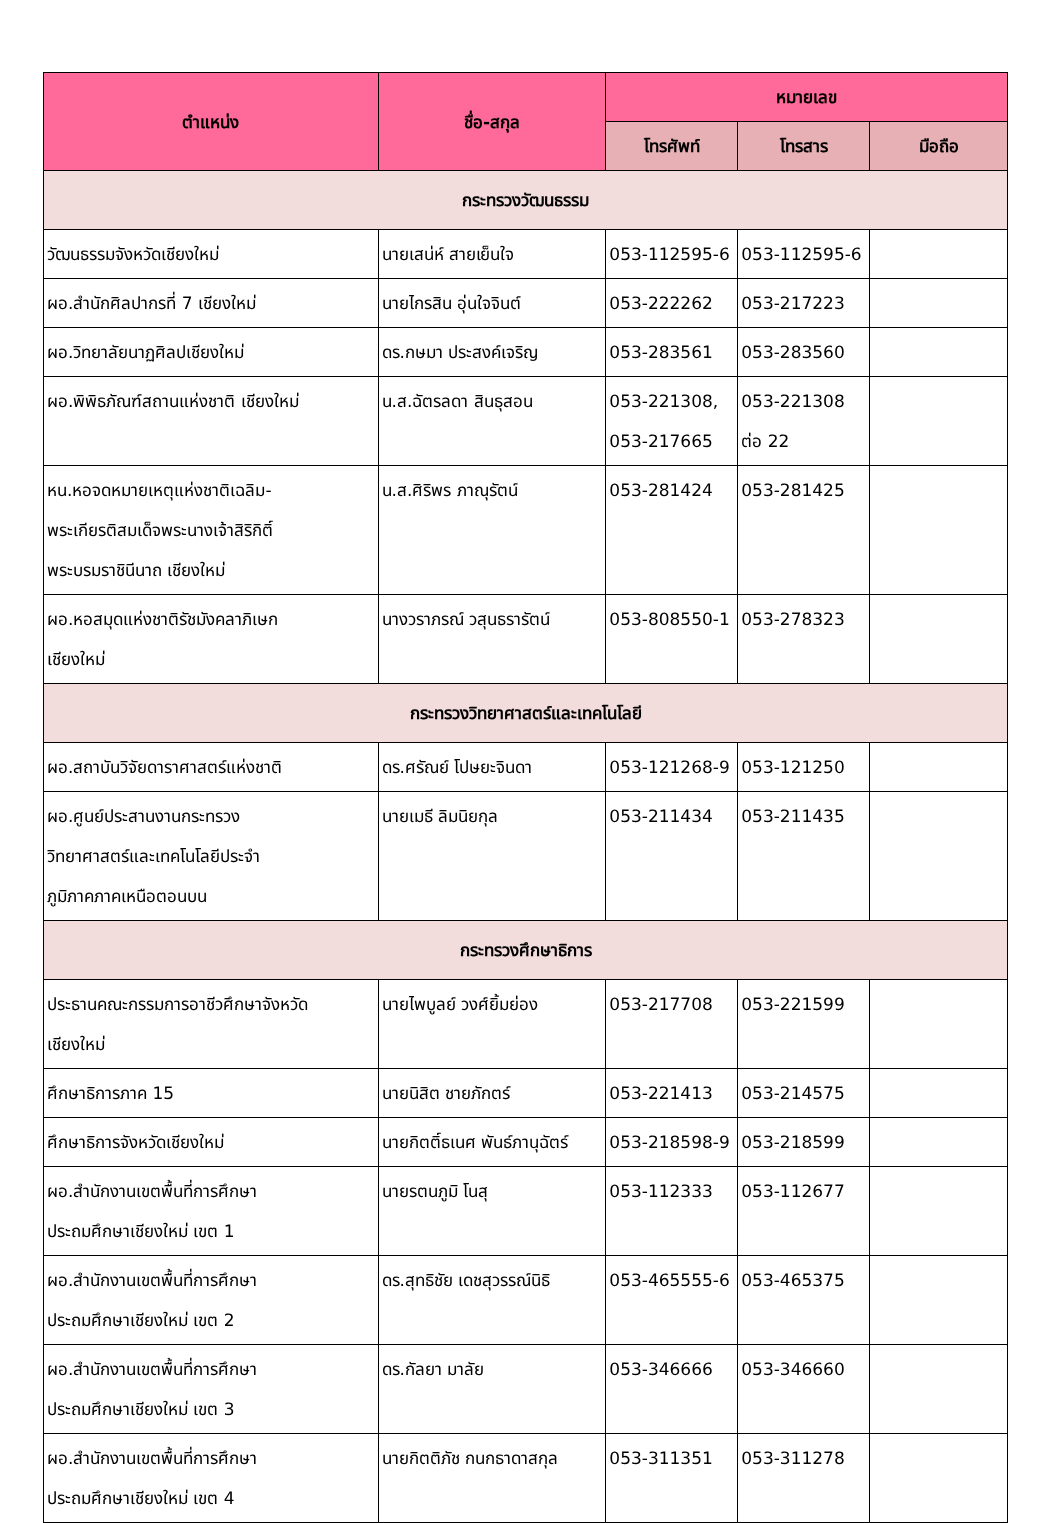| ตำแหน่ง | ชื่อ-สกุล | หมายเลข | | |
| --- | --- | --- | --- | --- |
| | | โทรศัพท์ | โทรสาร | มือถือ |
| กระทรวงวัฒนธรรม | | | | |
| วัฒนธรรมจังหวัดเชียงใหม่ | นายเสน่ห์ สายเย็นใจ | 053-112595-6 | 053-112595-6 | |
| ผอ.สำนักศิลปากรที่ 7 เชียงใหม่ | นายไกรสิน อุ่นใจจินต์ | 053-222262 | 053-217223 | |
| ผอ.วิทยาลัยนาฏศิลปเชียงใหม่ | ดร.กษมา ประสงค์เจริญ | 053-283561 | 053-283560 | |
| ผอ.พิพิธภัณฑ์สถานแห่งชาติ เชียงใหม่ | น.ส.ฉัตรลดา สินธุสอน | 053-221308, 053-217665 | 053-221308 ต่อ 22 | |
| หน.หอจดหมายเหตุแห่งชาติเฉลิม- พระเกียรติสมเด็จพระนางเจ้าสิริกิติ์ พระบรมราชินีนาถ เชียงใหม่ | น.ส.ศิริพร ภาณุรัตน์ | 053-281424 | 053-281425 | |
| ผอ.หอสมุดแห่งชาติรัชมังคลาภิเษก เชียงใหม่ | นางวราภรณ์ วสุนธรารัตน์ | 053-808550-1 | 053-278323 | |
| กระทรวงวิทยาศาสตร์และเทคโนโลยี | | | | |
| ผอ.สถาบันวิจัยดาราศาสตร์แห่งชาติ | ดร.ศรัณย์ โปษยะจินดา | 053-121268-9 | 053-121250 | |
| ผอ.ศูนย์ประสานงานกระทรวง วิทยาศาสตร์และเทคโนโลยีประจำ ภูมิภาคภาคเหนือตอนบน | นายเมธี ลิมนิยกุล | 053-211434 | 053-211435 | |
| กระทรวงศึกษาธิการ | | | | |
| ประธานคณะกรรมการอาชีวศึกษาจังหวัด เชียงใหม่ | นายไพบูลย์ วงศ์ยิ้มย่อง | 053-217708 | 053-221599 | |
| ศึกษาธิการภาค 15 | นายนิสิต ชายภักตร์ | 053-221413 | 053-214575 | |
| ศึกษาธิการจังหวัดเชียงใหม่ | นายกิตติ์ธเนศ พันธ์ภานุฉัตร์ | 053-218598-9 | 053-218599 | |
| ผอ.สำนักงานเขตพื้นที่การศึกษา ประถมศึกษาเชียงใหม่ เขต 1 | นายรตนภูมิ โนสุ | 053-112333 | 053-112677 | |
| ผอ.สำนักงานเขตพื้นที่การศึกษา ประถมศึกษาเชียงใหม่ เขต 2 | ดร.สุทธิชัย เดชสุวรรณ์นิธิ | 053-465555-6 | 053-465375 | |
| ผอ.สำนักงานเขตพื้นที่การศึกษา ประถมศึกษาเชียงใหม่ เขต 3 | ดร.กัลยา มาลัย | 053-346666 | 053-346660 | |
| ผอ.สำนักงานเขตพื้นที่การศึกษา ประถมศึกษาเชียงใหม่ เขต 4 | นายกิตติภัช กนกธาดาสกุล | 053-311351 | 053-311278 | |